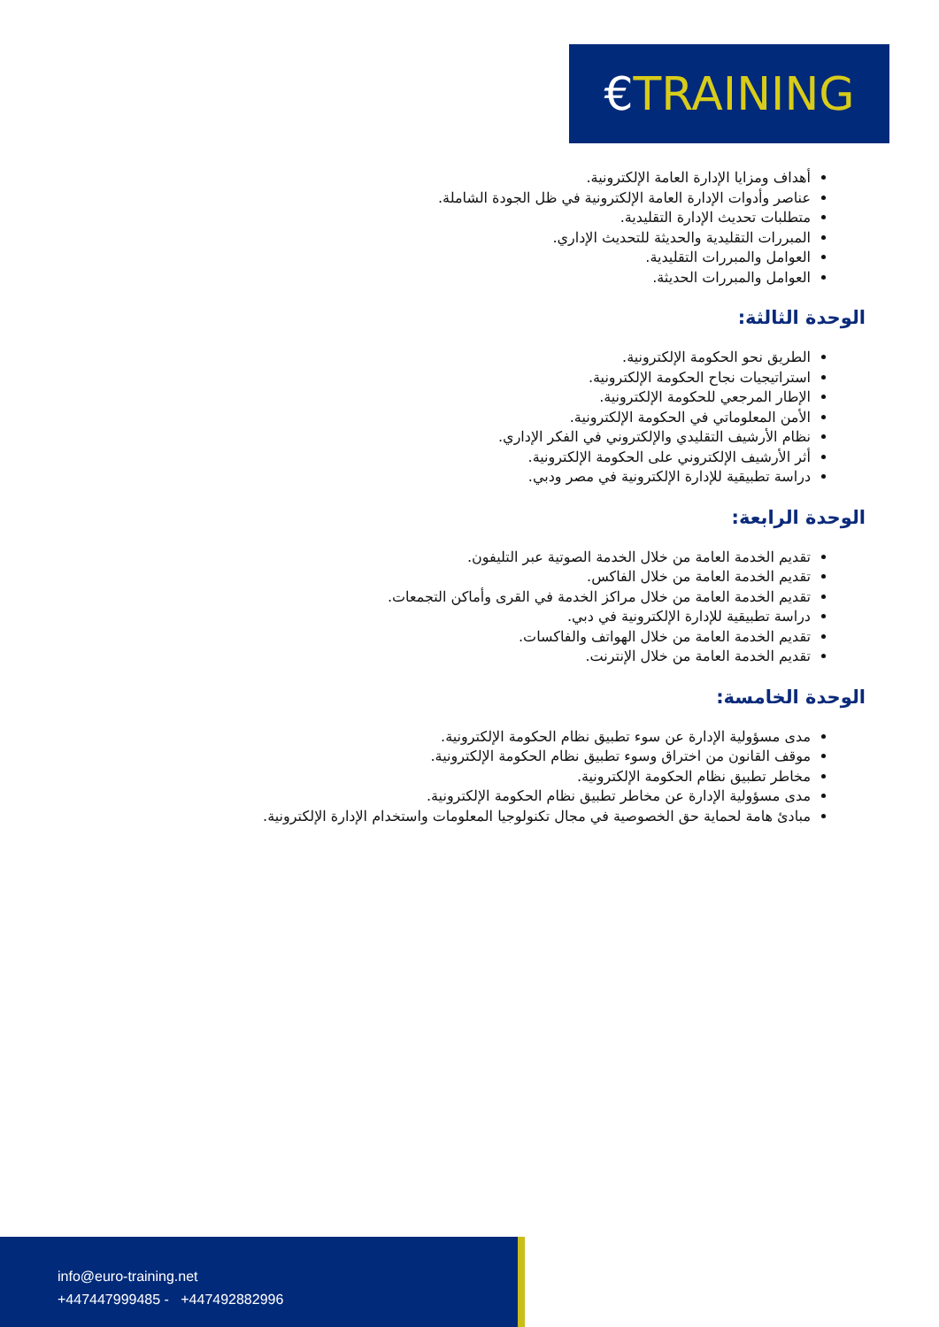€TRAINING
أهداف ومزايا الإدارة العامة الإلكترونية.
عناصر وأدوات الإدارة العامة الإلكترونية في ظل الجودة الشاملة.
متطلبات تحديث الإدارة التقليدية.
المبررات التقليدية والحديثة للتحديث الإداري.
العوامل والمبررات التقليدية.
العوامل والمبررات الحديثة.
الوحدة الثالثة:
الطريق نحو الحكومة الإلكترونية.
استراتيجيات نجاح الحكومة الإلكترونية.
الإطار المرجعي للحكومة الإلكترونية.
الأمن المعلوماتي في الحكومة الإلكترونية.
نظام الأرشيف التقليدي والإلكتروني في الفكر الإداري.
أثر الأرشيف الإلكتروني على الحكومة الإلكترونية.
دراسة تطبيقية للإدارة الإلكترونية في مصر ودبي.
الوحدة الرابعة:
تقديم الخدمة العامة من خلال الخدمة الصوتية عبر التليفون.
تقديم الخدمة العامة من خلال الفاكس.
تقديم الخدمة العامة من خلال مراكز الخدمة في القرى وأماكن التجمعات.
دراسة تطبيقية للإدارة الإلكترونية في دبي.
تقديم الخدمة العامة من خلال الهواتف والفاكسات.
تقديم الخدمة العامة من خلال الإنترنت.
الوحدة الخامسة:
مدى مسؤولية الإدارة عن سوء تطبيق نظام الحكومة الإلكترونية.
موقف القانون من اختراق وسوء تطبيق نظام الحكومة الإلكترونية.
مخاطر تطبيق نظام الحكومة الإلكترونية.
مدى مسؤولية الإدارة عن مخاطر تطبيق نظام الحكومة الإلكترونية.
مبادئ هامة لحماية حق الخصوصية في مجال تكنولوجيا المعلومات واستخدام الإدارة الإلكترونية.
info@euro-training.net
+447447999485 - +447492882996